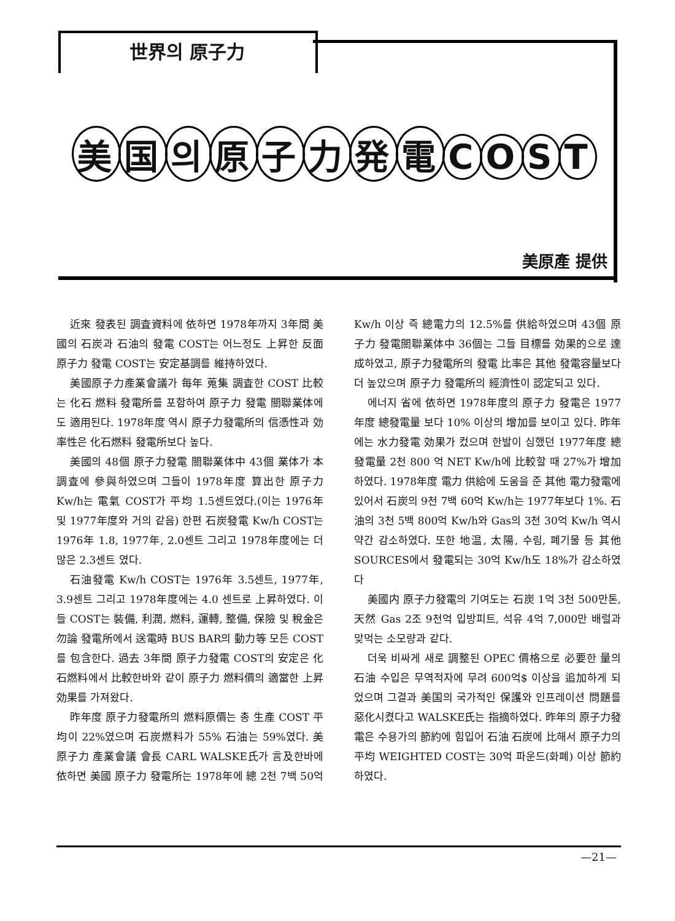世界의 原子力
美国의原子力発電COST
美原產 提供
近來 發表된 調査資料에 依하면 1978年까지 3年間 美國의 石炭과 石油의 發電 COST는 어느정도 上昇한 反面 原子力 發電 COST는 安定基調를 維持하였다.
美國原子力產業會議가 每年 蒐集 調査한 COST 比較는 化石 燃料 發電所를 포함하여 原子力 發電 關聯業体에도 適用된다. 1978年度 역시 原子力發電所의 信憑性과 効率性은 化石燃料 發電所보다 높다.
美國의 48個 原子力發電 關聯業体中 43個 業体가 本調査에 參與하였으며 그들이 1978年度 算出한 原子力 Kw/h는 電氣 COST가 平均 1.5센트였다.(이는 1976年 및 1977年度와 거의 같음) 한편 石炭發電 Kw/h COST는 1976年 1.8, 1977年, 2.0센트 그리고 1978年度에는 더많은 2.3센트 였다.
石油發電 Kw/h COST는 1976年 3.5센트, 1977年, 3.9센트 그리고 1978年度에는 4.0 센트로 上昇하였다. 이들 COST는 裝備, 利潤, 燃料, 運轉, 整備, 保險 및 稅金은 勿論 發電所에서 送電時 BUS BAR의 動力等 모든 COST를 包含한다. 過去 3年間 原子力發電 COST의 安定은 化石燃料에서 比較한바와 같이 原子力 燃料價의 適當한 上昇効果를 가져왔다.
昨年度 原子力發電所의 燃料原價는 총 生產 COST 平均이 22%였으며 石炭燃料가 55% 石油는 59%였다. 美 原子力 產業會議 會長 CARL WALSKE氏가 言及한바에 依하면 美國 原子力 發電所는 1978年에 總 2천 7백 50억 Kw/h 이상 즉 總電力의 12.5%를 供給하였으며 43個 原子力 發電關聯業体中 36個는 그들 目標를 効果的으로 達成하였고, 原子力發電所의 發電 比率은 其他 發電容量보다 더 높았으며 原子力 發電所의 經濟性이 認定되고 있다.
에너지 省에 依하면 1978年度의 原子力 發電은 1977年度 總發電量 보다 10% 이상의 增加를 보이고 있다. 昨年에는 水力發電 効果가 컸으며 한발이 심했던 1977年度 總發電量 2천 800 억 NET Kw/h에 比較할 때 27%가 增加하였다. 1978年度 電力 供給에 도움을 준 其他 電力發電에 있어서 石炭의 9천 7백 60억 Kw/h는 1977年보다 1%. 石油의 3천 5백 800억 Kw/h와 Gas의 3천 30억 Kw/h 역시 약간 감소하였다. 또한 地温, 太陽, 수림, 폐기물 등 其他 SOURCES에서 發電되는 30억 Kw/h도 18%가 감소하였다
美國内 原子力發電의 기여도는 石炭 1억 3천 500만톤, 天然 Gas 2조 9천억 입방피트, 석유 4억 7,000만 배럴과 맞먹는 소모량과 같다.
더욱 비싸게 새로 調整된 OPEC 價格으로 必要한 量의 石油 수입은 무역적자에 무려 600억$ 이상을 追加하게 되었으며 그결과 美国의 국가적인 保護와 인프레이션 問題를 惡化시켰다고 WALSKE氏는 指摘하였다. 昨年의 原子力發電은 수용가의 節約에 힘입어 石油 石炭에 比해서 原子力의 平均 WEIGHTED COST는 30억 파운드(화폐) 이상 節約하였다.
—21—